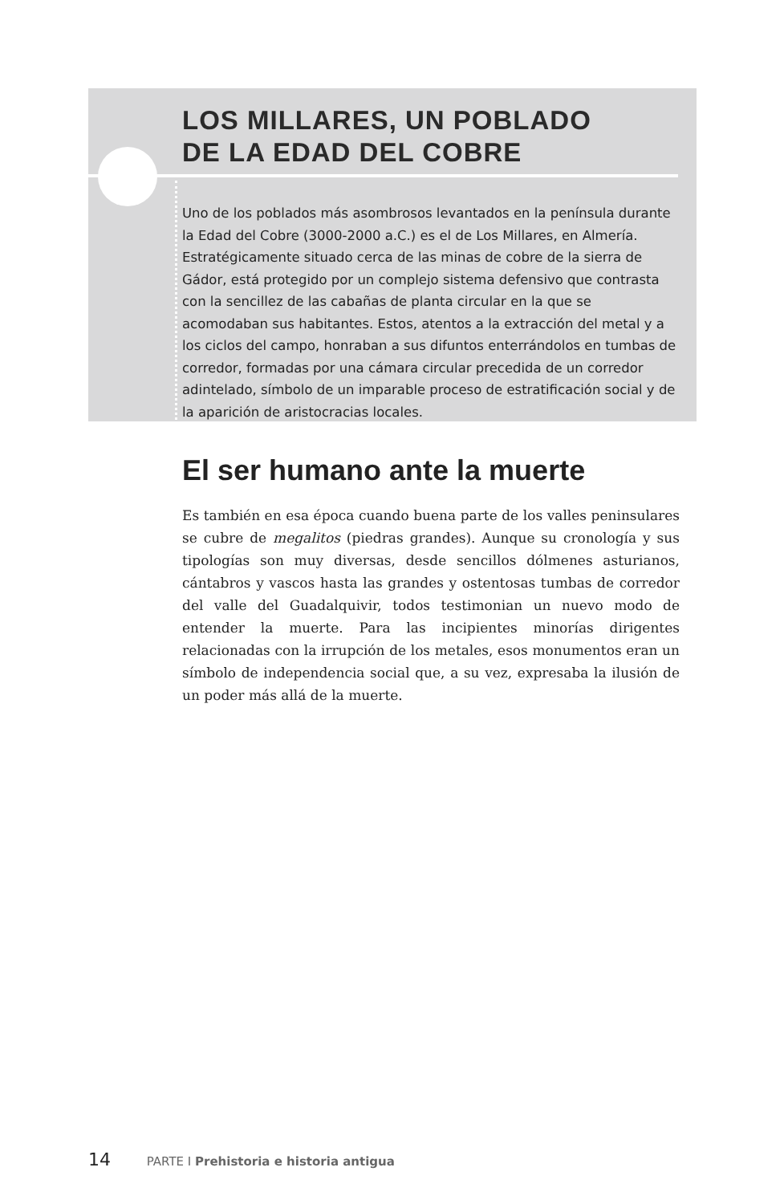LOS MILLARES, UN POBLADO
DE LA EDAD DEL COBRE
Uno de los poblados más asombrosos levantados en la península durante la Edad del Cobre (3000-2000 a.C.) es el de Los Millares, en Almería. Estratégicamente situado cerca de las minas de cobre de la sierra de Gádor, está protegido por un complejo sistema defensivo que contrasta con la sencillez de las cabañas de planta circular en la que se acomodaban sus habitantes. Estos, atentos a la extracción del metal y a los ciclos del campo, honraban a sus difuntos enterrándolos en tumbas de corredor, formadas por una cámara circular precedida de un corredor adintelado, símbolo de un imparable proceso de estratificación social y de la aparición de aristocracias locales.
El ser humano ante la muerte
Es también en esa época cuando buena parte de los valles peninsulares se cubre de megalitos (piedras grandes). Aunque su cronología y sus tipologías son muy diversas, desde sencillos dólmenes asturianos, cántabros y vascos hasta las grandes y ostentosas tumbas de corredor del valle del Guadalquivir, todos testimonian un nuevo modo de entender la muerte. Para las incipientes minorías dirigentes relacionadas con la irrupción de los metales, esos monumentos eran un símbolo de independencia social que, a su vez, expresaba la ilusión de un poder más allá de la muerte.
14 PARTE I Prehistoria e historia antigua